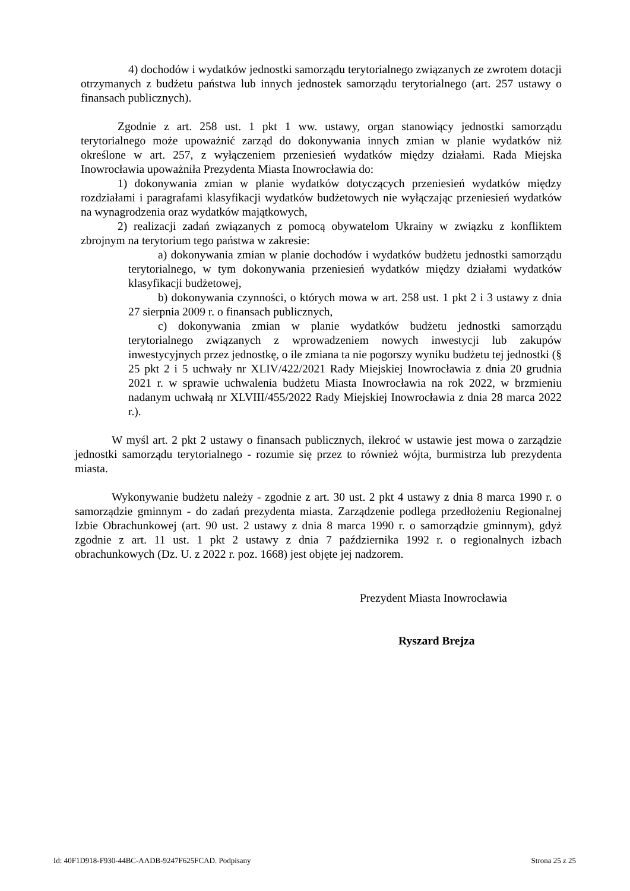4) dochodów i wydatków jednostki samorządu terytorialnego związanych ze zwrotem dotacji otrzymanych z budżetu państwa lub innych jednostek samorządu terytorialnego (art. 257 ustawy o finansach publicznych).
Zgodnie z art. 258 ust. 1 pkt 1 ww. ustawy, organ stanowiący jednostki samorządu terytorialnego może upoważnić zarząd do dokonywania innych zmian w planie wydatków niż określone w art. 257, z wyłączeniem przeniesień wydatków między działami. Rada Miejska Inowrocławia upoważniła Prezydenta Miasta Inowrocławia do:
1) dokonywania zmian w planie wydatków dotyczących przeniesień wydatków między rozdziałami i paragrafami klasyfikacji wydatków budżetowych nie wyłączając przeniesień wydatków na wynagrodzenia oraz wydatków majątkowych,
2) realizacji zadań związanych z pomocą obywatelom Ukrainy w związku z konfliktem zbrojnym na terytorium tego państwa w zakresie:
a) dokonywania zmian w planie dochodów i wydatków budżetu jednostki samorządu terytorialnego, w tym dokonywania przeniesień wydatków między działami wydatków klasyfikacji budżetowej,
b) dokonywania czynności, o których mowa w art. 258 ust. 1 pkt 2 i 3 ustawy z dnia 27 sierpnia 2009 r. o finansach publicznych,
c) dokonywania zmian w planie wydatków budżetu jednostki samorządu terytorialnego związanych z wprowadzeniem nowych inwestycji lub zakupów inwestycyjnych przez jednostkę, o ile zmiana ta nie pogorszy wyniku budżetu tej jednostki (§ 25 pkt 2 i 5 uchwały nr XLIV/422/2021 Rady Miejskiej Inowrocławia z dnia 20 grudnia 2021 r. w sprawie uchwalenia budżetu Miasta Inowrocławia na rok 2022, w brzmieniu nadanym uchwałą nr XLVIII/455/2022 Rady Miejskiej Inowrocławia z dnia 28 marca 2022 r.).
W myśl art. 2 pkt 2 ustawy o finansach publicznych, ilekroć w ustawie jest mowa o zarządzie jednostki samorządu terytorialnego - rozumie się przez to również wójta, burmistrza lub prezydenta miasta.
Wykonywanie budżetu należy - zgodnie z art. 30 ust. 2 pkt 4 ustawy z dnia 8 marca 1990 r. o samorządzie gminnym - do zadań prezydenta miasta. Zarządzenie podlega przedłożeniu Regionalnej Izbie Obrachunkowej (art. 90 ust. 2 ustawy z dnia 8 marca 1990 r. o samorządzie gminnym), gdyż zgodnie z art. 11 ust. 1 pkt 2 ustawy z dnia 7 października 1992 r. o regionalnych izbach obrachunkowych (Dz. U. z 2022 r. poz. 1668) jest objęte jej nadzorem.
Prezydent Miasta Inowrocławia
Ryszard Brejza
Id: 40F1D918-F930-44BC-AADB-9247F625FCAD. Podpisany Strona 25 z 25